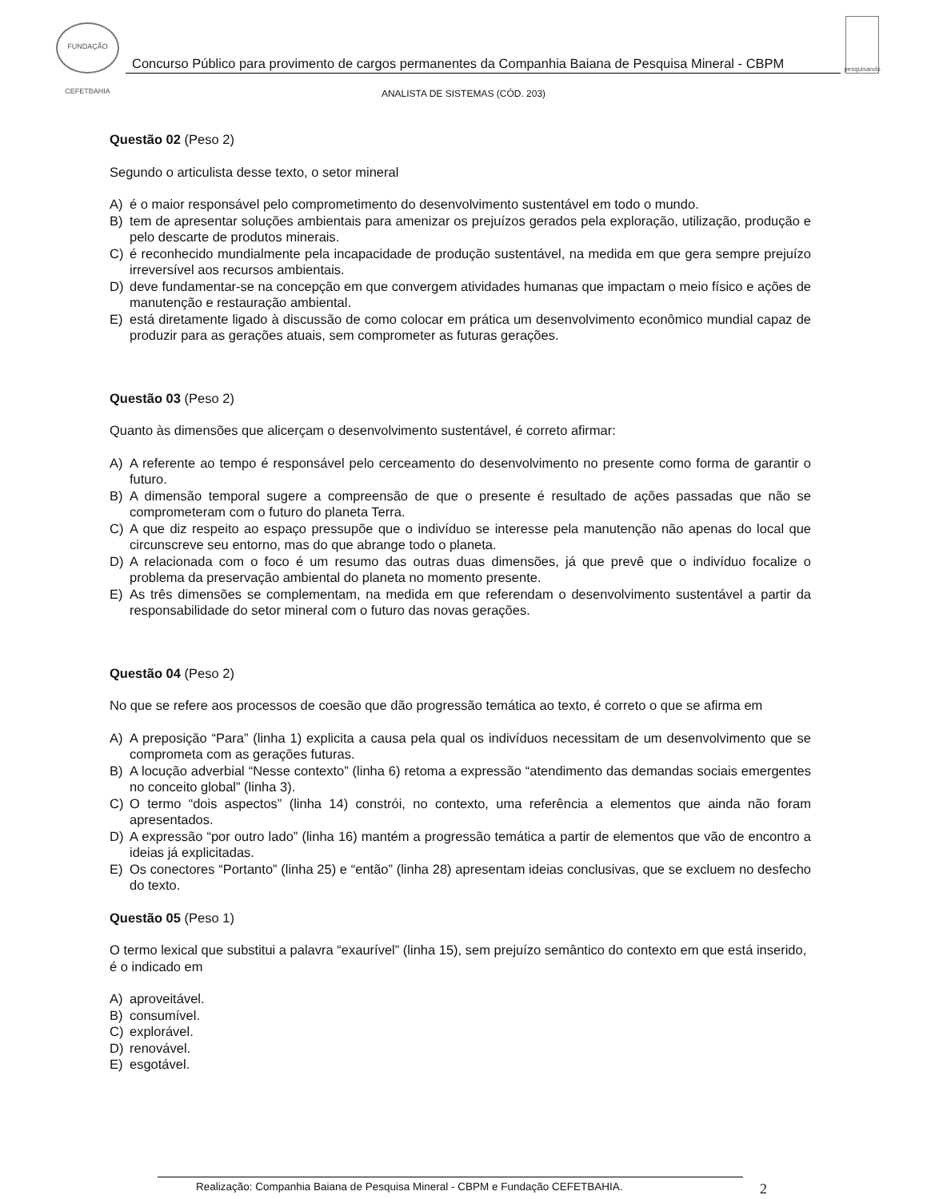FUNDAÇÃO CEFETBAHIA
Concurso Público para provimento de cargos permanentes da Companhia Baiana de Pesquisa Mineral - CBPM
pesquisando
ANALISTA DE SISTEMAS (CÓD. 203)
Questão 02 (Peso 2)
Segundo o articulista desse texto, o setor mineral
A) é o maior responsável pelo comprometimento do desenvolvimento sustentável em todo o mundo.
B) tem de apresentar soluções ambientais para amenizar os prejuízos gerados pela exploração, utilização, produção e pelo descarte de produtos minerais.
C) é reconhecido mundialmente pela incapacidade de produção sustentável, na medida em que gera sempre prejuízo irreversível aos recursos ambientais.
D) deve fundamentar-se na concepção em que convergem atividades humanas que impactam o meio físico e ações de manutenção e restauração ambiental.
E) está diretamente ligado à discussão de como colocar em prática um desenvolvimento econômico mundial capaz de produzir para as gerações atuais, sem comprometer as futuras gerações.
Questão 03 (Peso 2)
Quanto às dimensões que alicerçam o desenvolvimento sustentável, é correto afirmar:
A) A referente ao tempo é responsável pelo cerceamento do desenvolvimento no presente como forma de garantir o futuro.
B) A dimensão temporal sugere a compreensão de que o presente é resultado de ações passadas que não se comprometeram com o futuro do planeta Terra.
C) A que diz respeito ao espaço pressupõe que o indivíduo se interesse pela manutenção não apenas do local que circunscreve seu entorno, mas do que abrange todo o planeta.
D) A relacionada com o foco é um resumo das outras duas dimensões, já que prevê que o indivíduo focalize o problema da preservação ambiental do planeta no momento presente.
E) As três dimensões se complementam, na medida em que referendam o desenvolvimento sustentável a partir da responsabilidade do setor mineral com o futuro das novas gerações.
Questão 04 (Peso 2)
No que se refere aos processos de coesão que dão progressão temática ao texto, é correto o que se afirma em
A) A preposição “Para” (linha 1) explicita a causa pela qual os indivíduos necessitam de um desenvolvimento que se comprometa com as gerações futuras.
B) A locução adverbial “Nesse contexto” (linha 6) retoma a expressão “atendimento das demandas sociais emergentes no conceito global” (linha 3).
C) O termo “dois aspectos” (linha 14) constrói, no contexto, uma referência a elementos que ainda não foram apresentados.
D) A expressão “por outro lado” (linha 16) mantém a progressão temática a partir de elementos que vão de encontro a ideias já explicitadas.
E) Os conectores “Portanto” (linha 25) e “então” (linha 28) apresentam ideias conclusivas, que se excluem no desfecho do texto.
Questão 05 (Peso 1)
O termo lexical que substitui a palavra “exaurível” (linha 15), sem prejuízo semântico do contexto em que está inserido, é o indicado em
A) aproveitável.
B) consumível.
C) explorável.
D) renovável.
E) esgotável.
Realização: Companhia Baiana de Pesquisa Mineral - CBPM e Fundação CEFETBAHIA. 2